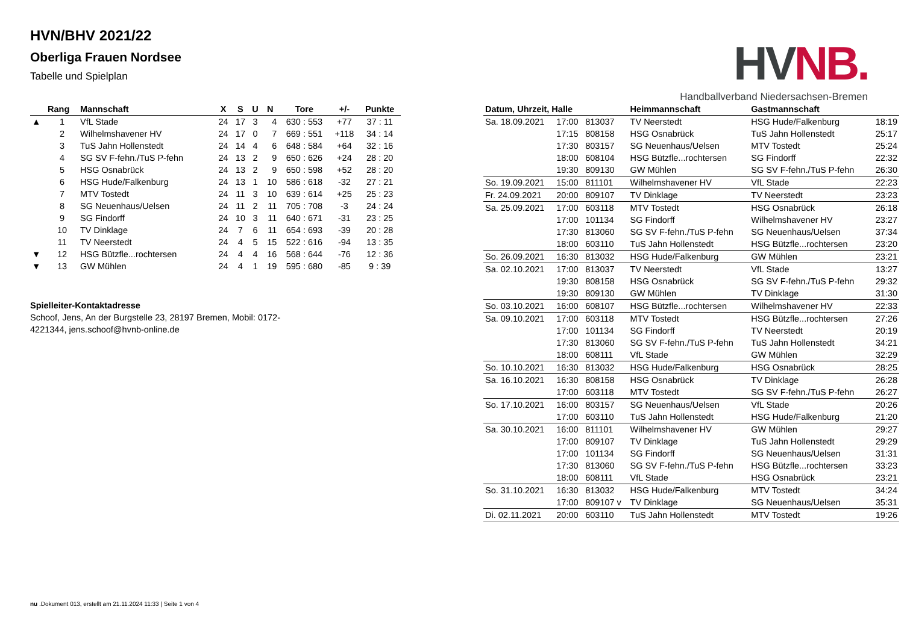HVNB.
Handballverband Niedersachsen-Bremen
HVN/BHV 2021/22
Oberliga Frauen Nordsee
Tabelle und Spielplan
| | Rang | Mannschaft | X | S | U | N | Tore | +/- | Punkte |
| --- | --- | --- | --- | --- | --- | --- | --- | --- | --- |
| ▲ | 1 | VfL Stade | 24 | 17 | 3 | 4 | 630 : 553 | +77 | 37 : 11 |
| | 2 | Wilhelmshavener HV | 24 | 17 | 0 | 7 | 669 : 551 | +118 | 34 : 14 |
| | 3 | TuS Jahn Hollenstedt | 24 | 14 | 4 | 6 | 648 : 584 | +64 | 32 : 16 |
| | 4 | SG SV F-fehn./TuS P-fehn | 24 | 13 | 2 | 9 | 650 : 626 | +24 | 28 : 20 |
| | 5 | HSG Osnabrück | 24 | 13 | 2 | 9 | 650 : 598 | +52 | 28 : 20 |
| | 6 | HSG Hude/Falkenburg | 24 | 13 | 1 | 10 | 586 : 618 | -32 | 27 : 21 |
| | 7 | MTV Tostedt | 24 | 11 | 3 | 10 | 639 : 614 | +25 | 25 : 23 |
| | 8 | SG Neuenhaus/Uelsen | 24 | 11 | 2 | 11 | 705 : 708 | -3 | 24 : 24 |
| | 9 | SG Findorff | 24 | 10 | 3 | 11 | 640 : 671 | -31 | 23 : 25 |
| | 10 | TV Dinklage | 24 | 7 | 6 | 11 | 654 : 693 | -39 | 20 : 28 |
| | 11 | TV Neerstedt | 24 | 4 | 5 | 15 | 522 : 616 | -94 | 13 : 35 |
| ▼ | 12 | HSG Bützfle...rochtersen | 24 | 4 | 4 | 16 | 568 : 644 | -76 | 12 : 36 |
| ▼ | 13 | GW Mühlen | 24 | 4 | 1 | 19 | 595 : 680 | -85 | 9 : 39 |
Spielleiter-Kontaktadresse
Schoof, Jens, An der Burgstelle 23, 28197 Bremen, Mobil: 0172-4221344, jens.schoof@hvnb-online.de
| Datum, Uhrzeit, Halle | | | Heimmannschaft | Gastmannschaft | |
| --- | --- | --- | --- | --- | --- |
| Sa. 18.09.2021 | 17:00 | 813037 | TV Neerstedt | HSG Hude/Falkenburg | 18:19 |
| | 17:15 | 808158 | HSG Osnabrück | TuS Jahn Hollenstedt | 25:17 |
| | 17:30 | 803157 | SG Neuenhaus/Uelsen | MTV Tostedt | 25:24 |
| | 18:00 | 608104 | HSG Bützfle...rochtersen | SG Findorff | 22:32 |
| | 19:30 | 809130 | GW Mühlen | SG SV F-fehn./TuS P-fehn | 26:30 |
| So. 19.09.2021 | 15:00 | 811101 | Wilhelmshavener HV | VfL Stade | 22:23 |
| Fr. 24.09.2021 | 20:00 | 809107 | TV Dinklage | TV Neerstedt | 23:23 |
| Sa. 25.09.2021 | 17:00 | 603118 | MTV Tostedt | HSG Osnabrück | 26:18 |
| | 17:00 | 101134 | SG Findorff | Wilhelmshavener HV | 23:27 |
| | 17:30 | 813060 | SG SV F-fehn./TuS P-fehn | SG Neuenhaus/Uelsen | 37:34 |
| | 18:00 | 603110 | TuS Jahn Hollenstedt | HSG Bützfle...rochtersen | 23:20 |
| So. 26.09.2021 | 16:30 | 813032 | HSG Hude/Falkenburg | GW Mühlen | 23:21 |
| Sa. 02.10.2021 | 17:00 | 813037 | TV Neerstedt | VfL Stade | 13:27 |
| | 19:30 | 808158 | HSG Osnabrück | SG SV F-fehn./TuS P-fehn | 29:32 |
| | 19:30 | 809130 | GW Mühlen | TV Dinklage | 31:30 |
| So. 03.10.2021 | 16:00 | 608107 | HSG Bützfle...rochtersen | Wilhelmshavener HV | 22:33 |
| Sa. 09.10.2021 | 17:00 | 603118 | MTV Tostedt | HSG Bützfle...rochtersen | 27:26 |
| | 17:00 | 101134 | SG Findorff | TV Neerstedt | 20:19 |
| | 17:30 | 813060 | SG SV F-fehn./TuS P-fehn | TuS Jahn Hollenstedt | 34:21 |
| | 18:00 | 608111 | VfL Stade | GW Mühlen | 32:29 |
| So. 10.10.2021 | 16:30 | 813032 | HSG Hude/Falkenburg | HSG Osnabrück | 28:25 |
| Sa. 16.10.2021 | 16:30 | 808158 | HSG Osnabrück | TV Dinklage | 26:28 |
| | 17:00 | 603118 | MTV Tostedt | SG SV F-fehn./TuS P-fehn | 26:27 |
| So. 17.10.2021 | 16:00 | 803157 | SG Neuenhaus/Uelsen | VfL Stade | 20:26 |
| | 17:00 | 603110 | TuS Jahn Hollenstedt | HSG Hude/Falkenburg | 21:20 |
| Sa. 30.10.2021 | 16:00 | 811101 | Wilhelmshavener HV | GW Mühlen | 29:27 |
| | 17:00 | 809107 | TV Dinklage | TuS Jahn Hollenstedt | 29:29 |
| | 17:00 | 101134 | SG Findorff | SG Neuenhaus/Uelsen | 31:31 |
| | 17:30 | 813060 | SG SV F-fehn./TuS P-fehn | HSG Bützfle...rochtersen | 33:23 |
| | 18:00 | 608111 | VfL Stade | HSG Osnabrück | 23:21 |
| So. 31.10.2021 | 16:30 | 813032 | HSG Hude/Falkenburg | MTV Tostedt | 34:24 |
| | 17:00 | 809107 v | TV Dinklage | SG Neuenhaus/Uelsen | 35:31 |
| Di. 02.11.2021 | 20:00 | 603110 | TuS Jahn Hollenstedt | MTV Tostedt | 19:26 |
nu .Dokument 013, erstellt am 21.11.2024 11:33 | Seite 1 von 4